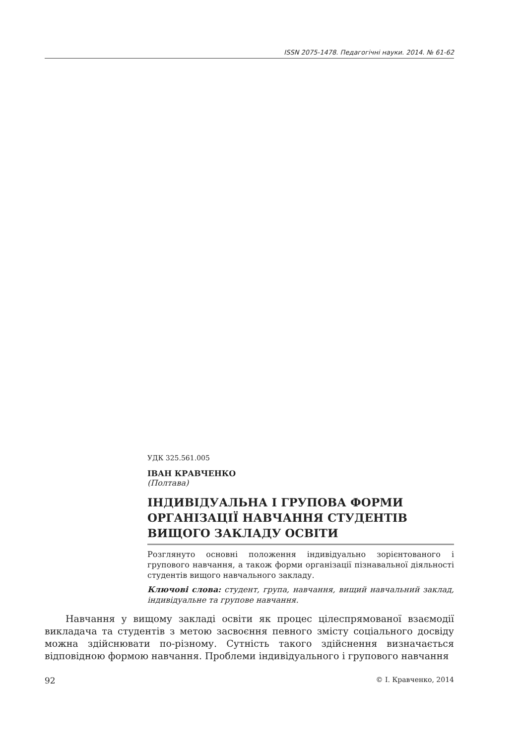ISSN 2075-1478. Педагогічні науки. 2014. № 61-62
УДК 325.561.005
ІВАН КРАВЧЕНКО
(Полтава)
ІНДИВІДУАЛЬНА І ГРУПОВА ФОРМИ ОРГАНІЗАЦІЇ НАВЧАННЯ СТУДЕНТІВ ВИЩОГО ЗАКЛАДУ ОСВІТИ
Розглянуто основні положення індивідуально зорієнтованого і групового навчання, а також форми організації пізнавальної діяльності студентів вищого навчального закладу.
Ключові слова: студент, група, навчання, вищий навчальний заклад, індивідуальне та групове навчання.
Навчання у вищому закладі освіти як процес цілеспрямованої взаємодії викладача та студентів з метою засвоєння певного змісту соціального досвіду можна здійснювати по-різному. Сутність такого здійснення визначається відповідною формою навчання. Проблеми індивідуального і групового навчання
92 © І. Кравченко, 2014